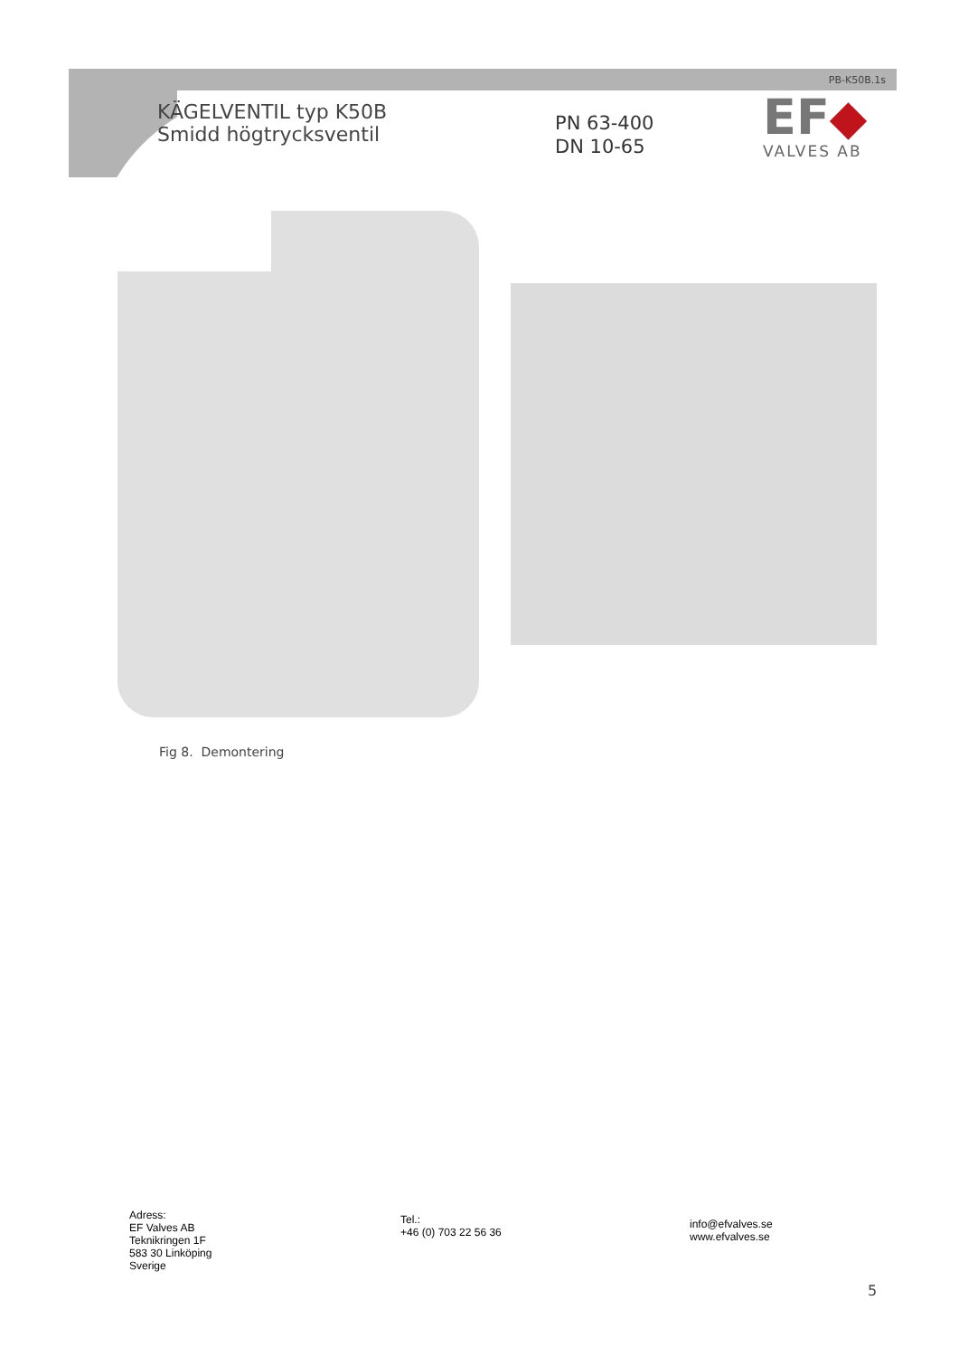PB-K50B.1s
KÄGELVENTIL typ K50B
Smidd högtrycksventil
PN 63-400
DN 10-65
EF◆
VALVES AB
Fig 8. Demontering
Adress:
EF Valves AB
Teknikringen 1F
583 30 Linköping
Sverige
Tel.:
+46 (0) 703 22 56 36
info@efvalves.se
www.efvalves.se
5